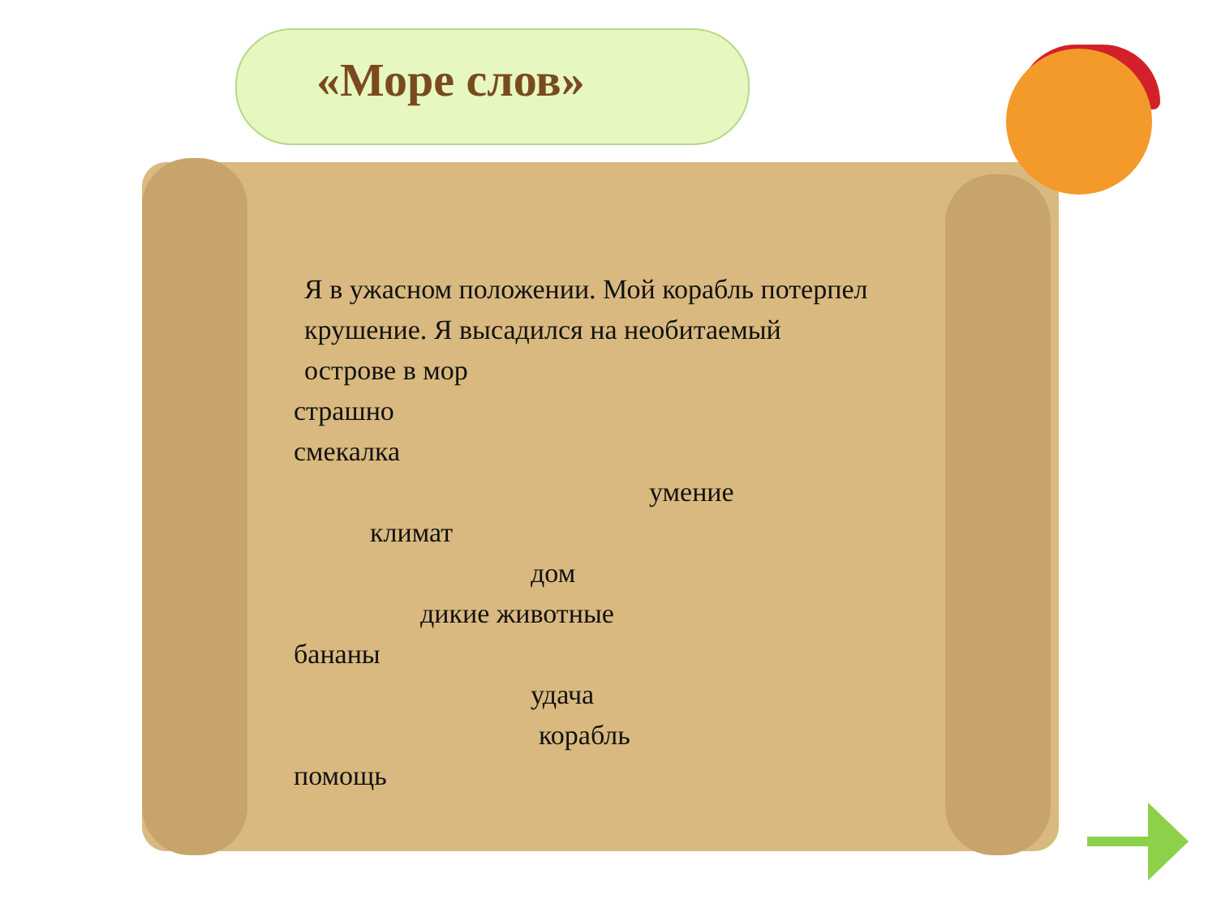«Море слов»
Я в ужасном положении. Мой корабль потерпел крушение. Я высадился на необитаемый острове в мор
страшно
смекалка
умение
климат
дом
дикие животные
бананы
удача
корабль
помощь